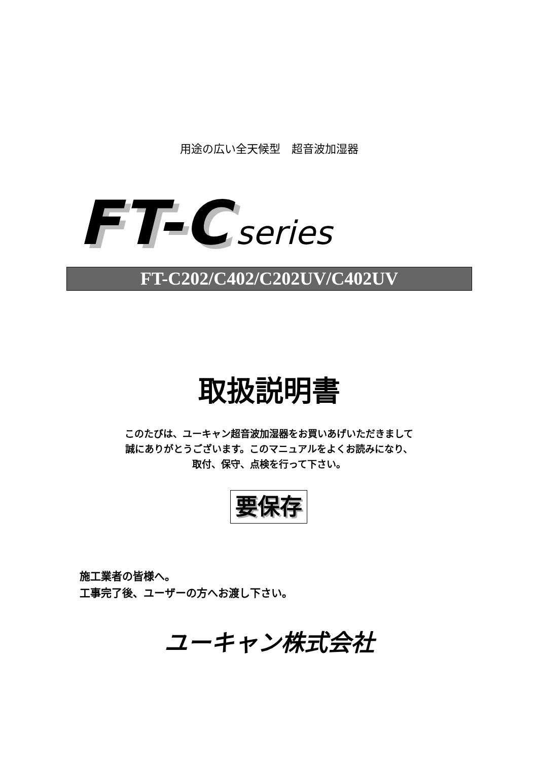用途の広い全天候型　超音波加湿器
FT-C series
FT-C202/C402/C202UV/C402UV
取扱説明書
このたびは、ユーキャン超音波加湿器をお買いあげいただきまして
誠にありがとうございます。このマニュアルをよくお読みになり、
取付、保守、点検を行って下さい。
要保存
施工業者の皆様へ。
工事完了後、ユーザーの方へお渡し下さい。
ユーキャン株式会社